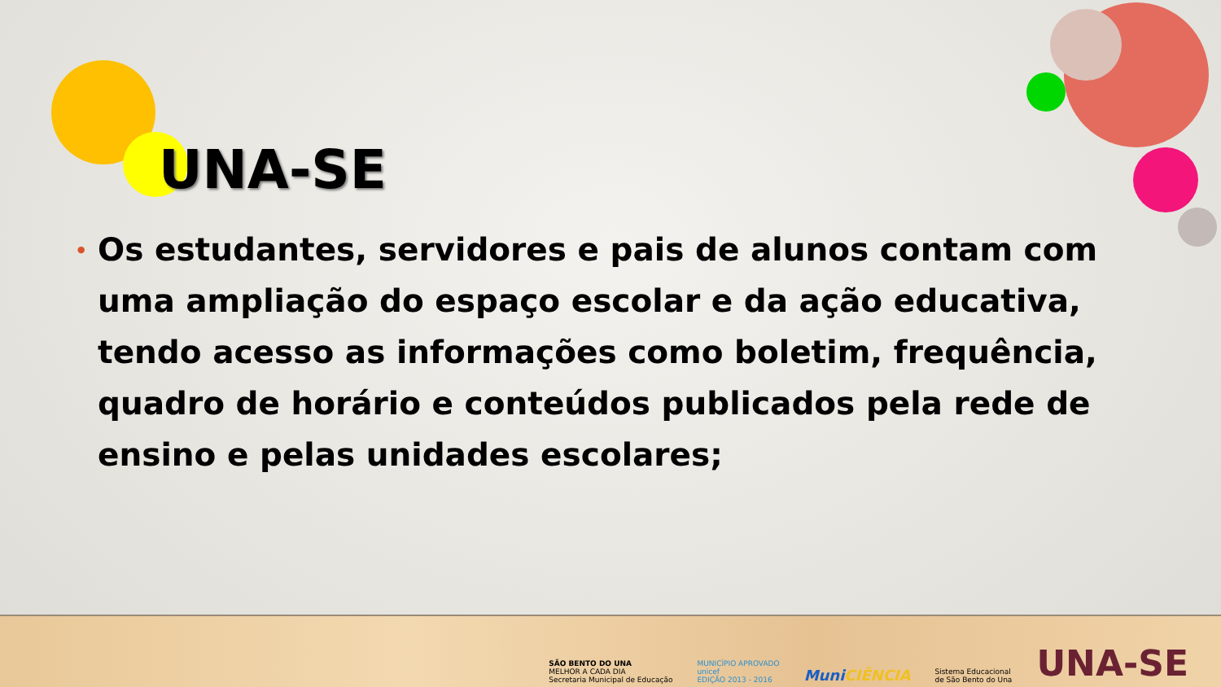UNA-SE
• Os estudantes, servidores e pais de alunos contam com uma ampliação do espaço escolar e da ação educativa, tendo acesso as informações como boletim, frequência, quadro de horário e conteúdos publicados pela rede de ensino e pelas unidades escolares;
SÃO BENTO DO UNA
MELHOR A CADA DIA
Secretaria Municipal de Educação
MUNICÍPIO APROVADO
unicef
EDIÇÃO 2013 - 2016
Muni CIÊNCIA
Sistema Educacional
de São Bento do Una
UNA-SE